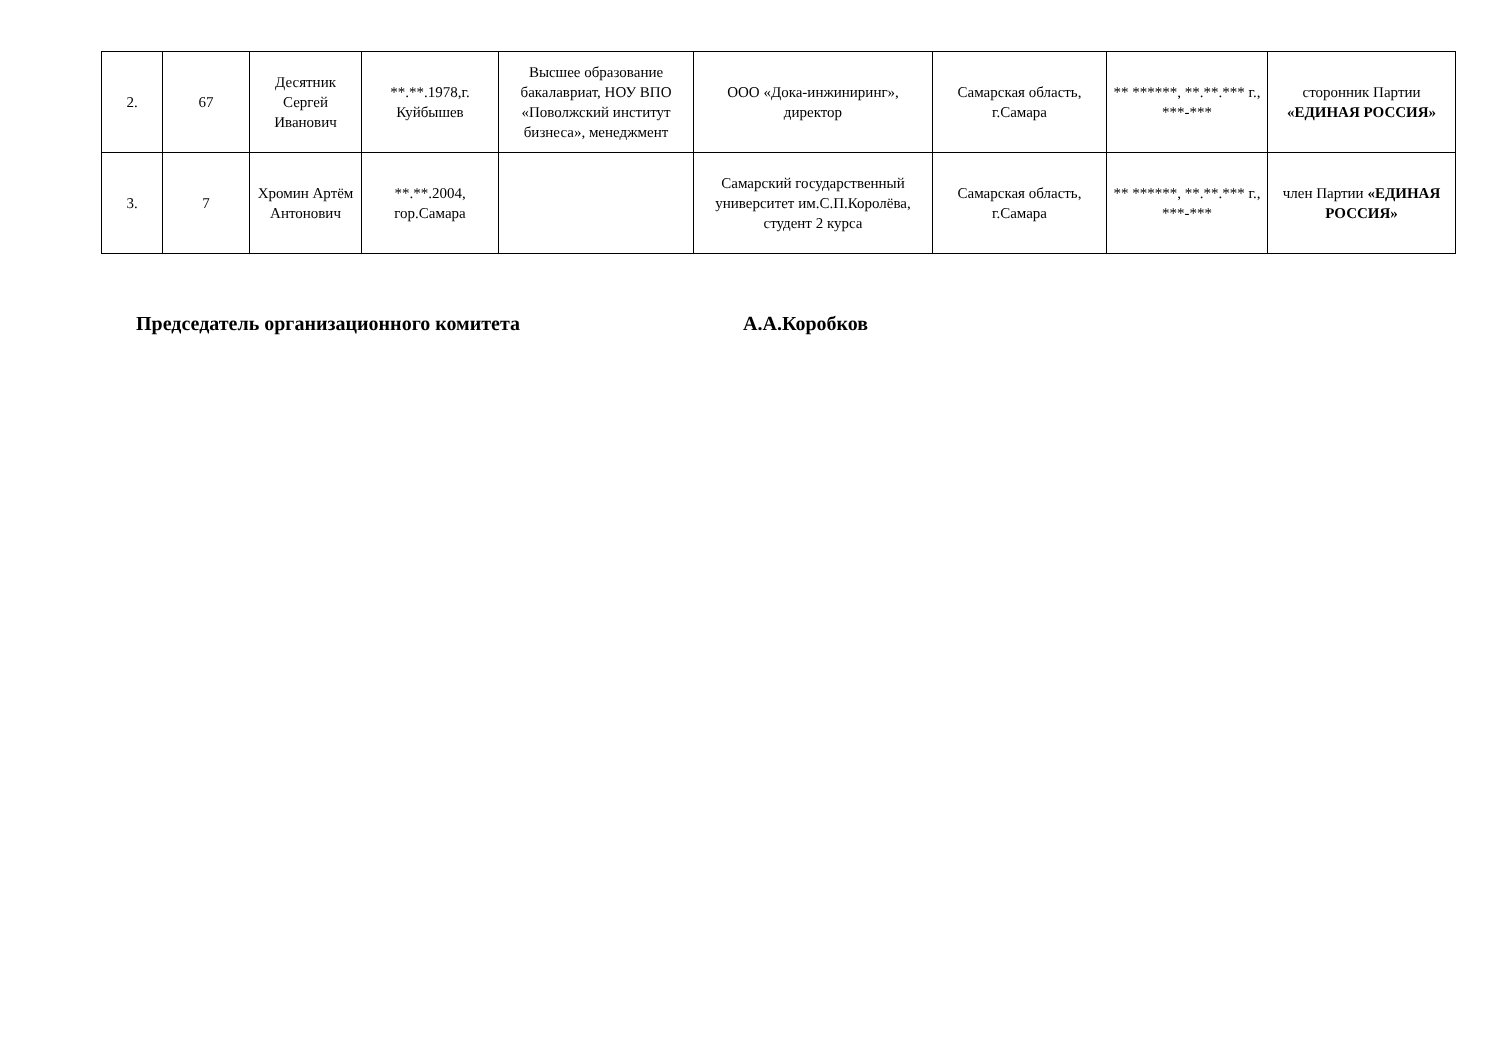| 2. | 67 | Десятник Сергей Иванович | **.**.1978,г. Куйбышев | Высшее образование бакалавриат, НОУ ВПО «Поволжский институт бизнеса», менеджмент | ООО «Дока-инжиниринг», директор | Самарская область, г.Самара | ** ******, **.**.*** г., ***-*** | сторонник Партии «ЕДИНАЯ РОССИЯ» |
| 3. | 7 | Хромин Артём Антонович | **.**.2004, гор.Самара | | Самарский государственный университет им.С.П.Королёва, студент 2 курса | Самарская область, г.Самара | ** ******, **.**.*** г., ***-*** | член Партии «ЕДИНАЯ РОССИЯ» |
Председатель организационного комитета А.А.Коробков